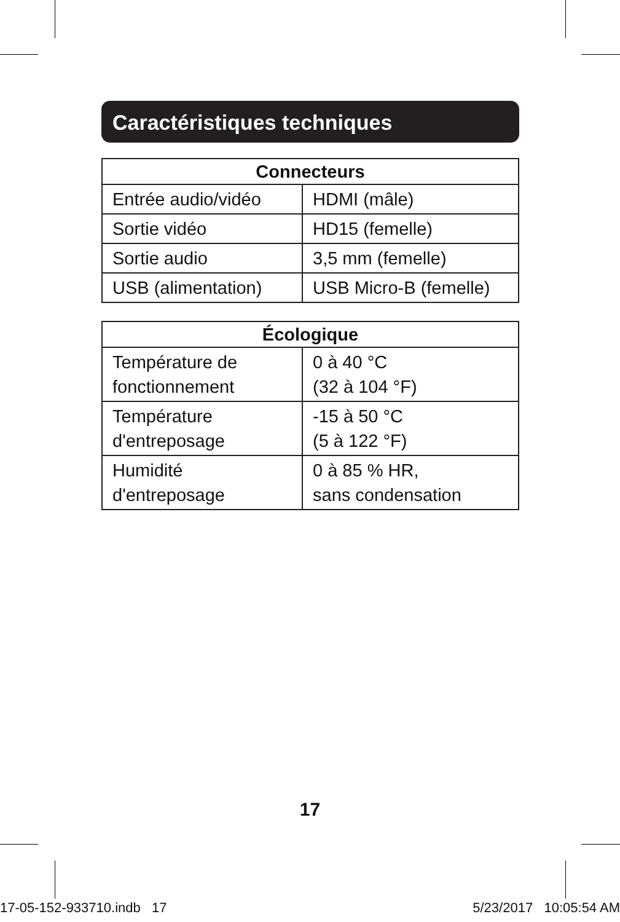Caractéristiques techniques
| Connecteurs | |
| --- | --- |
| Entrée audio/vidéo | HDMI (mâle) |
| Sortie vidéo | HD15 (femelle) |
| Sortie audio | 3,5 mm (femelle) |
| USB (alimentation) | USB Micro-B (femelle) |
| Écologique | |
| --- | --- |
| Température de fonctionnement | 0 à 40 °C (32 à 104 °F) |
| Température d'entreposage | -15 à 50 °C (5 à 122 °F) |
| Humidité d'entreposage | 0 à 85 % HR, sans condensation |
17
17-05-152-933710.indb 17 5/23/2017 10:05:54 AM